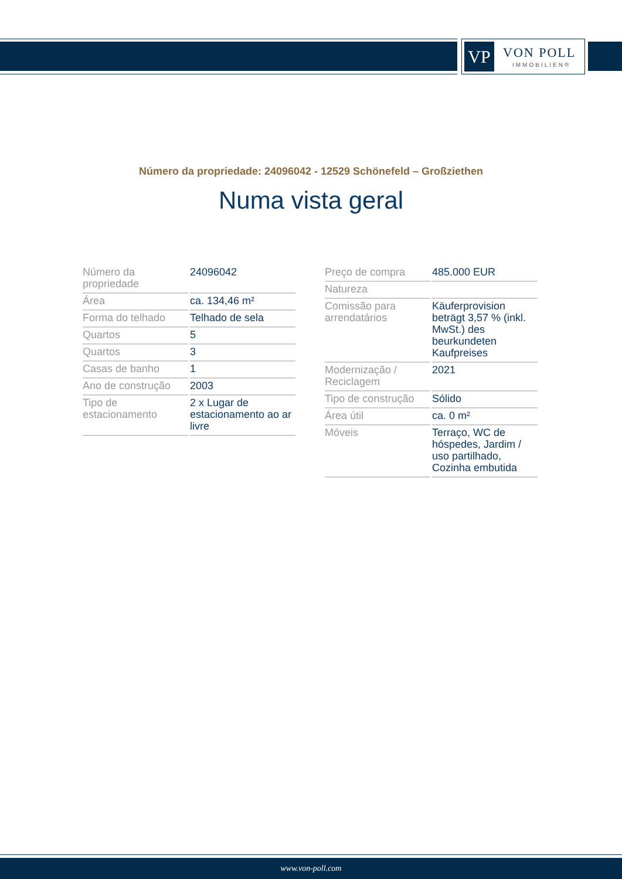VP VON POLL
IMMOBILIEN®
Número da propriedade: 24096042 - 12529 Schönefeld – Großziethen
Numa vista geral
| Número da propriedade | 24096042 |
| Área | ca. 134,46 m² |
| Forma do telhado | Telhado de sela |
| Quartos | 5 |
| Quartos | 3 |
| Casas de banho | 1 |
| Ano de construção | 2003 |
| Tipo de estacionamento | 2 x Lugar de estacionamento ao ar livre |
| Preço de compra | 485.000 EUR |
| Natureza | |
| Comissão para arrendatários | Käuferprovision beträgt 3,57 % (inkl. MwSt.) des beurkundeten Kaufpreises |
| Modernização / Reciclagem | 2021 |
| Tipo de construção | Sólido |
| Área útil | ca. 0 m² |
| Móveis | Terraço, WC de hóspedes, Jardim / uso partilhado, Cozinha embutida |
www.von-poll.com